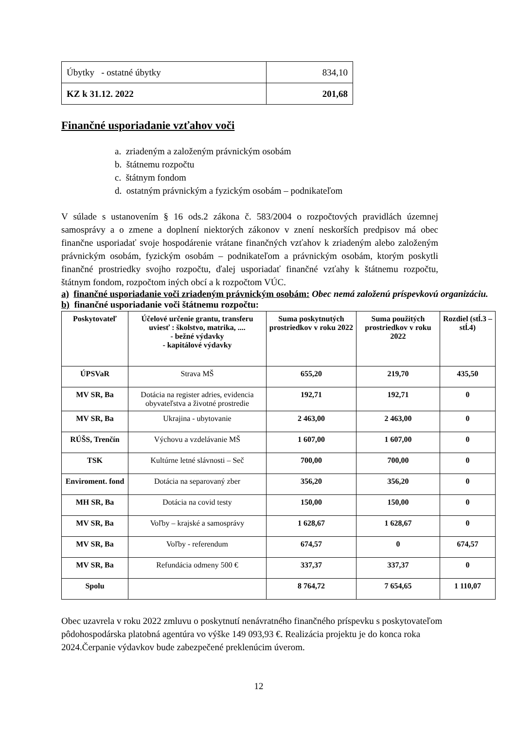| Úbytky - ostatné úbytky | 834,10 |
| KZ k 31.12. 2022 | 201,68 |
Finančné usporiadanie vzťahov voči
a. zriadeným a založeným právnickým osobám
b. štátnemu rozpočtu
c. štátnym fondom
d. ostatným právnickým a fyzickým osobám – podnikateľom
V súlade s ustanovením § 16 ods.2 zákona č. 583/2004 o rozpočtových pravidlách územnej samosprávy a o zmene a doplnení niektorých zákonov v znení neskorších predpisov má obec finančne usporiadať svoje hospodárenie vrátane finančných vzťahov k zriadeným alebo založeným právnickým osobám, fyzickým osobám – podnikateľom a právnickým osobám, ktorým poskytli finančné prostriedky svojho rozpočtu, ďalej usporiadať finančné vzťahy k štátnemu rozpočtu, štátnym fondom, rozpočtom iných obcí a k rozpočtom VÚC.
a) finančné usporiadanie voči zriadeným právnickým osobám: Obec nemá založenú príspevkovú organizáciu.
b) finančné usporiadanie voči štátnemu rozpočtu:
| Poskytovateľ | Účelové určenie grantu, transferu uviesť : školstvo, matrika, .... - bežné výdavky - kapitálové výdavky | Suma poskytnutých prostriedkov v roku 2022 | Suma použitých prostriedkov v roku 2022 | Rozdiel (stĺ.3 – stĺ.4) |
| --- | --- | --- | --- | --- |
| ÚPSVaR | Strava MŠ | 655,20 | 219,70 | 435,50 |
| MV SR, Ba | Dotácia na register adries, evidencia obyvateľstva a životné prostredie | 192,71 | 192,71 | 0 |
| MV SR, Ba | Ukrajina - ubytovanie | 2 463,00 | 2 463,00 | 0 |
| RÚŠS, Trenčín | Výchovu a vzdelávanie MŠ | 1 607,00 | 1 607,00 | 0 |
| TSK | Kultúrne letné slávnosti – Seč | 700,00 | 700,00 | 0 |
| Enviroment. fond | Dotácia na separovaný zber | 356,20 | 356,20 | 0 |
| MH SR, Ba | Dotácia na covid testy | 150,00 | 150,00 | 0 |
| MV SR, Ba | Voľby – krajské a samosprávy | 1 628,67 | 1 628,67 | 0 |
| MV SR, Ba | Voľby - referendum | 674,57 | 0 | 674,57 |
| MV SR, Ba | Refundácia odmeny 500 € | 337,37 | 337,37 | 0 |
| Spolu | | 8 764,72 | 7 654,65 | 1 110,07 |
Obec uzavrela v roku 2022 zmluvu o poskytnutí nenávratného finančného príspevku s poskytovateľom pôdohospodárska platobná agentúra vo výške 149 093,93 €. Realizácia projektu je do konca roka 2024.Čerpanie výdavkov bude zabezpečené preklenúcim úverom.
12